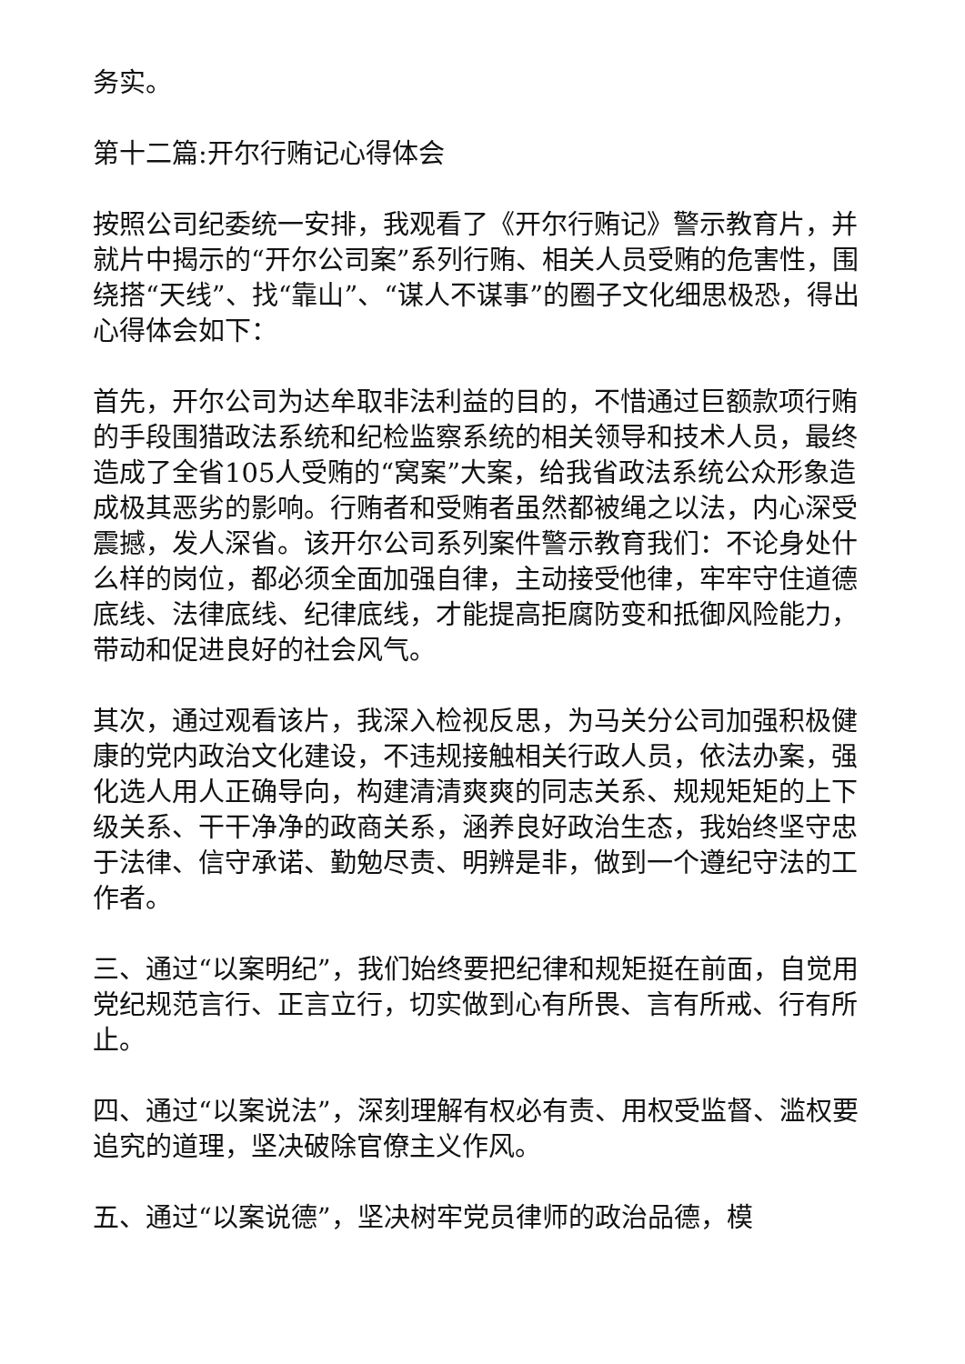务实。
第十二篇:开尔行贿记心得体会
按照公司纪委统一安排，我观看了《开尔行贿记》警示教育片，并就片中揭示的“开尔公司案”系列行贿、相关人员受贿的危害性，围绕搭“天线”、找“靠山”、“谋人不谋事”的圈子文化细思极恐，得出心得体会如下：
首先，开尔公司为达牟取非法利益的目的，不惜通过巨额款项行贿的手段围猎政法系统和纪检监察系统的相关领导和技术人员，最终造成了全省105人受贿的“窝案”大案，给我省政法系统公众形象造成极其恶劣的影响。行贿者和受贿者虽然都被绳之以法，内心深受震撼，发人深省。该开尔公司系列案件警示教育我们：不论身处什么样的岗位，都必须全面加强自律，主动接受他律，牢牢守住道德底线、法律底线、纪律底线，才能提高拒腐防变和抵御风险能力，带动和促进良好的社会风气。
其次，通过观看该片，我深入检视反思，为马关分公司加强积极健康的党内政治文化建设，不违规接触相关行政人员，依法办案，强化选人用人正确导向，构建清清爽爽的同志关系、规规矩矩的上下级关系、干干净净的政商关系，涵养良好政治生态，我始终坚守忠于法律、信守承诺、勤勉尽责、明辨是非，做到一个遵纪守法的工作者。
三、通过“以案明纪”，我们始终要把纪律和规矩挺在前面，自觉用党纪规范言行、正言立行，切实做到心有所畏、言有所戒、行有所止。
四、通过“以案说法”，深刻理解有权必有责、用权受监督、滥权要追究的道理，坚决破除官僚主义作风。
五、通过“以案说德”，坚决树牢党员律师的政治品德，模